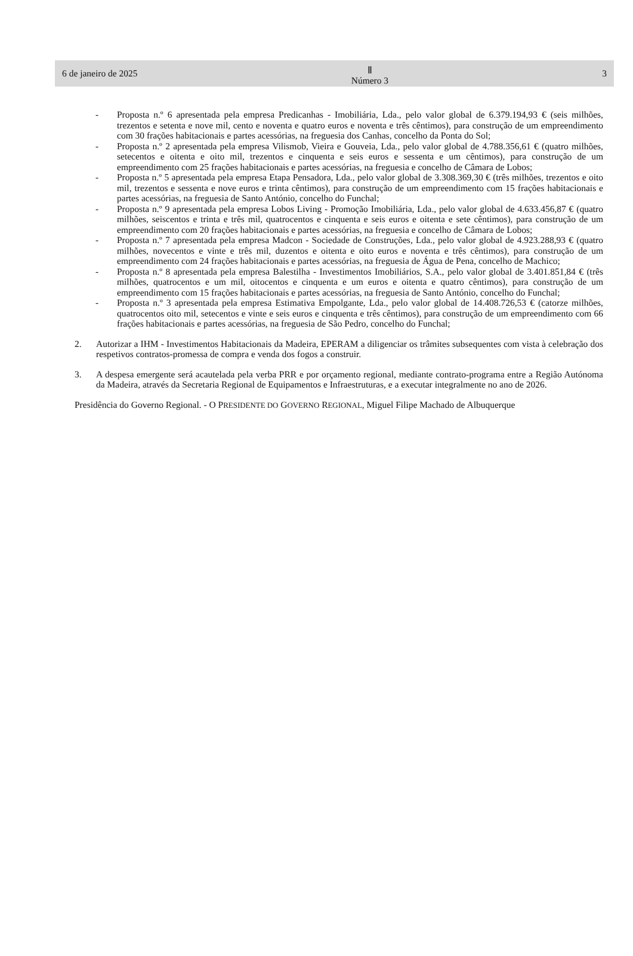6 de janeiro de 2025 Ⅱ
Número 3 3
- Proposta n.º 6 apresentada pela empresa Predicanhas - Imobiliária, Lda., pelo valor global de 6.379.194,93 € (seis milhões, trezentos e setenta e nove mil, cento e noventa e quatro euros e noventa e três cêntimos), para construção de um empreendimento com 30 frações habitacionais e partes acessórias, na freguesia dos Canhas, concelho da Ponta do Sol;
- Proposta n.º 2 apresentada pela empresa Vilismob, Vieira e Gouveia, Lda., pelo valor global de 4.788.356,61 € (quatro milhões, setecentos e oitenta e oito mil, trezentos e cinquenta e seis euros e sessenta e um cêntimos), para construção de um empreendimento com 25 frações habitacionais e partes acessórias, na freguesia e concelho de Câmara de Lobos;
- Proposta n.º 5 apresentada pela empresa Etapa Pensadora, Lda., pelo valor global de 3.308.369,30 € (três milhões, trezentos e oito mil, trezentos e sessenta e nove euros e trinta cêntimos), para construção de um empreendimento com 15 frações habitacionais e partes acessórias, na freguesia de Santo António, concelho do Funchal;
- Proposta n.º 9 apresentada pela empresa Lobos Living - Promoção Imobiliária, Lda., pelo valor global de 4.633.456,87 € (quatro milhões, seiscentos e trinta e três mil, quatrocentos e cinquenta e seis euros e oitenta e sete cêntimos), para construção de um empreendimento com 20 frações habitacionais e partes acessórias, na freguesia e concelho de Câmara de Lobos;
- Proposta n.º 7 apresentada pela empresa Madcon - Sociedade de Construções, Lda., pelo valor global de 4.923.288,93 € (quatro milhões, novecentos e vinte e três mil, duzentos e oitenta e oito euros e noventa e três cêntimos), para construção de um empreendimento com 24 frações habitacionais e partes acessórias, na freguesia de Água de Pena, concelho de Machico;
- Proposta n.º 8 apresentada pela empresa Balestilha - Investimentos Imobiliários, S.A., pelo valor global de 3.401.851,84 € (três milhões, quatrocentos e um mil, oitocentos e cinquenta e um euros e oitenta e quatro cêntimos), para construção de um empreendimento com 15 frações habitacionais e partes acessórias, na freguesia de Santo António, concelho do Funchal;
- Proposta n.º 3 apresentada pela empresa Estimativa Empolgante, Lda., pelo valor global de 14.408.726,53 € (catorze milhões, quatrocentos oito mil, setecentos e vinte e seis euros e cinquenta e três cêntimos), para construção de um empreendimento com 66 frações habitacionais e partes acessórias, na freguesia de São Pedro, concelho do Funchal;
2. Autorizar a IHM - Investimentos Habitacionais da Madeira, EPERAM a diligenciar os trâmites subsequentes com vista à celebração dos respetivos contratos-promessa de compra e venda dos fogos a construir.
3. A despesa emergente será acautelada pela verba PRR e por orçamento regional, mediante contrato-programa entre a Região Autónoma da Madeira, através da Secretaria Regional de Equipamentos e Infraestruturas, e a executar integralmente no ano de 2026.
Presidência do Governo Regional. - O PRESIDENTE DO GOVERNO REGIONAL, Miguel Filipe Machado de Albuquerque